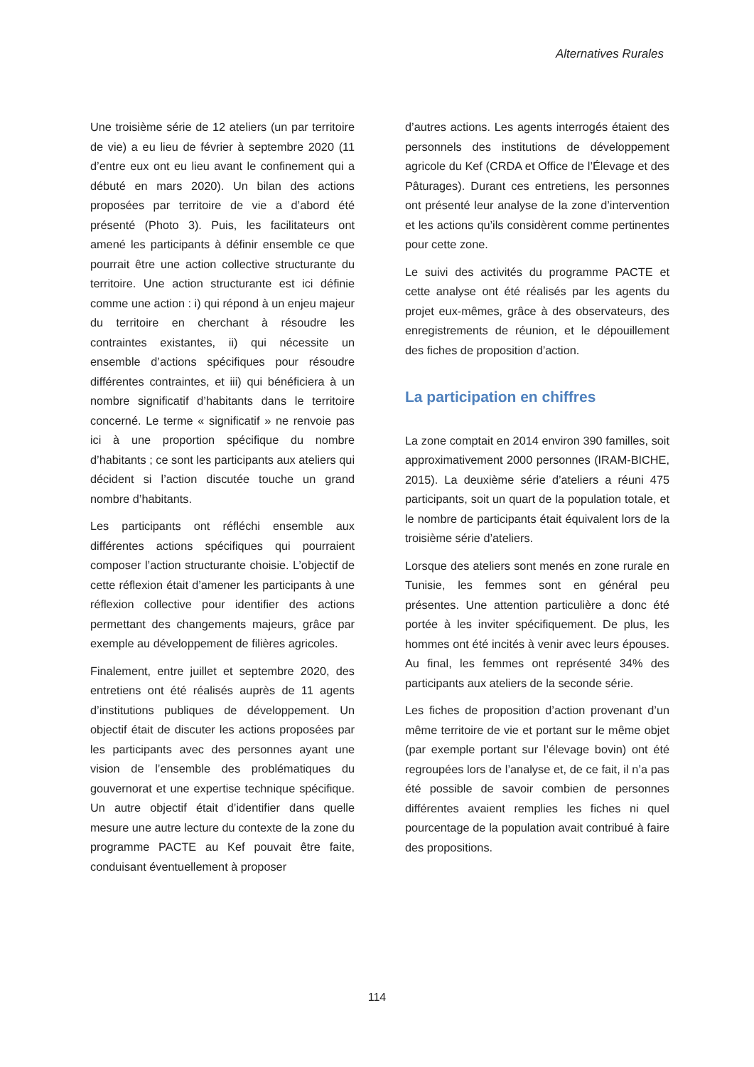Alternatives Rurales
Une troisième série de 12 ateliers (un par territoire de vie) a eu lieu de février à septembre 2020 (11 d’entre eux ont eu lieu avant le confinement qui a débuté en mars 2020). Un bilan des actions proposées par territoire de vie a d’abord été présenté (Photo 3). Puis, les facilitateurs ont amené les participants à définir ensemble ce que pourrait être une action collective structurante du territoire. Une action structurante est ici définie comme une action : i) qui répond à un enjeu majeur du territoire en cherchant à résoudre les contraintes existantes, ii) qui nécessite un ensemble d’actions spécifiques pour résoudre différentes contraintes, et iii) qui bénéficiera à un nombre significatif d’habitants dans le territoire concerné. Le terme « significatif » ne renvoie pas ici à une proportion spécifique du nombre d’habitants ; ce sont les participants aux ateliers qui décident si l’action discutée touche un grand nombre d’habitants.
Les participants ont réfléchi ensemble aux différentes actions spécifiques qui pourraient composer l’action structurante choisie. L’objectif de cette réflexion était d’amener les participants à une réflexion collective pour identifier des actions permettant des changements majeurs, grâce par exemple au développement de filières agricoles.
Finalement, entre juillet et septembre 2020, des entretiens ont été réalisés auprès de 11 agents d’institutions publiques de développement. Un objectif était de discuter les actions proposées par les participants avec des personnes ayant une vision de l’ensemble des problématiques du gouvernorat et une expertise technique spécifique. Un autre objectif était d’identifier dans quelle mesure une autre lecture du contexte de la zone du programme PACTE au Kef pouvait être faite, conduisant éventuellement à proposer
d’autres actions. Les agents interrogés étaient des personnels des institutions de développement agricole du Kef (CRDA et Office de l’Élevage et des Pâturages). Durant ces entretiens, les personnes ont présenté leur analyse de la zone d’intervention et les actions qu’ils considèrent comme pertinentes pour cette zone.
Le suivi des activités du programme PACTE et cette analyse ont été réalisés par les agents du projet eux-mêmes, grâce à des observateurs, des enregistrements de réunion, et le dépouillement des fiches de proposition d’action.
La participation en chiffres
La zone comptait en 2014 environ 390 familles, soit approximativement 2000 personnes (IRAM-BICHE, 2015). La deuxième série d’ateliers a réuni 475 participants, soit un quart de la population totale, et le nombre de participants était équivalent lors de la troisième série d’ateliers.
Lorsque des ateliers sont menés en zone rurale en Tunisie, les femmes sont en général peu présentes. Une attention particulière a donc été portée à les inviter spécifiquement. De plus, les hommes ont été incités à venir avec leurs épouses. Au final, les femmes ont représenté 34% des participants aux ateliers de la seconde série.
Les fiches de proposition d’action provenant d’un même territoire de vie et portant sur le même objet (par exemple portant sur l’élevage bovin) ont été regroupées lors de l’analyse et, de ce fait, il n’a pas été possible de savoir combien de personnes différentes avaient remplies les fiches ni quel pourcentage de la population avait contribué à faire des propositions.
114